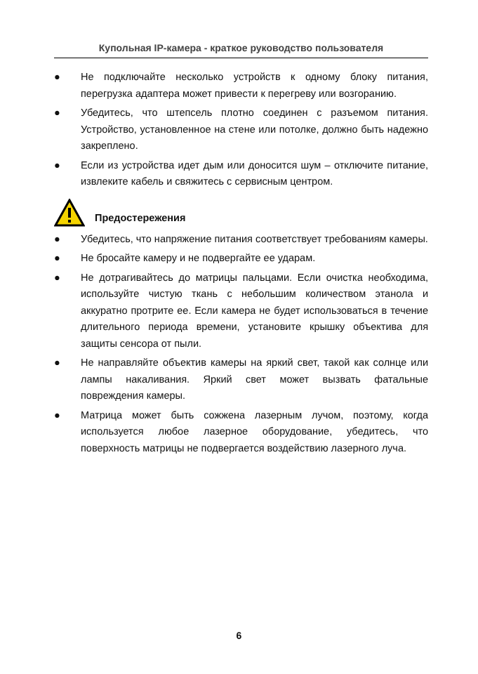Купольная IP-камера - краткое руководство пользователя
● Не подключайте несколько устройств к одному блоку питания, перегрузка адаптера может привести к перегреву или возгоранию.
● Убедитесь, что штепсель плотно соединен с разъемом питания. Устройство, установленное на стене или потолке, должно быть надежно закреплено.
● Если из устройства идет дым или доносится шум – отключите питание, извлеките кабель и свяжитесь с сервисным центром.
Предостережения
● Убедитесь, что напряжение питания соответствует требованиям камеры.
● Не бросайте камеру и не подвергайте ее ударам.
● Не дотрагивайтесь до матрицы пальцами. Если очистка необходима, используйте чистую ткань с небольшим количеством этанола и аккуратно протрите ее. Если камера не будет использоваться в течение длительного периода времени, установите крышку объектива для защиты сенсора от пыли.
● Не направляйте объектив камеры на яркий свет, такой как солнце или лампы накаливания. Яркий свет может вызвать фатальные повреждения камеры.
● Матрица может быть сожжена лазерным лучом, поэтому, когда используется любое лазерное оборудование, убедитесь, что поверхность матрицы не подвергается воздействию лазерного луча.
6